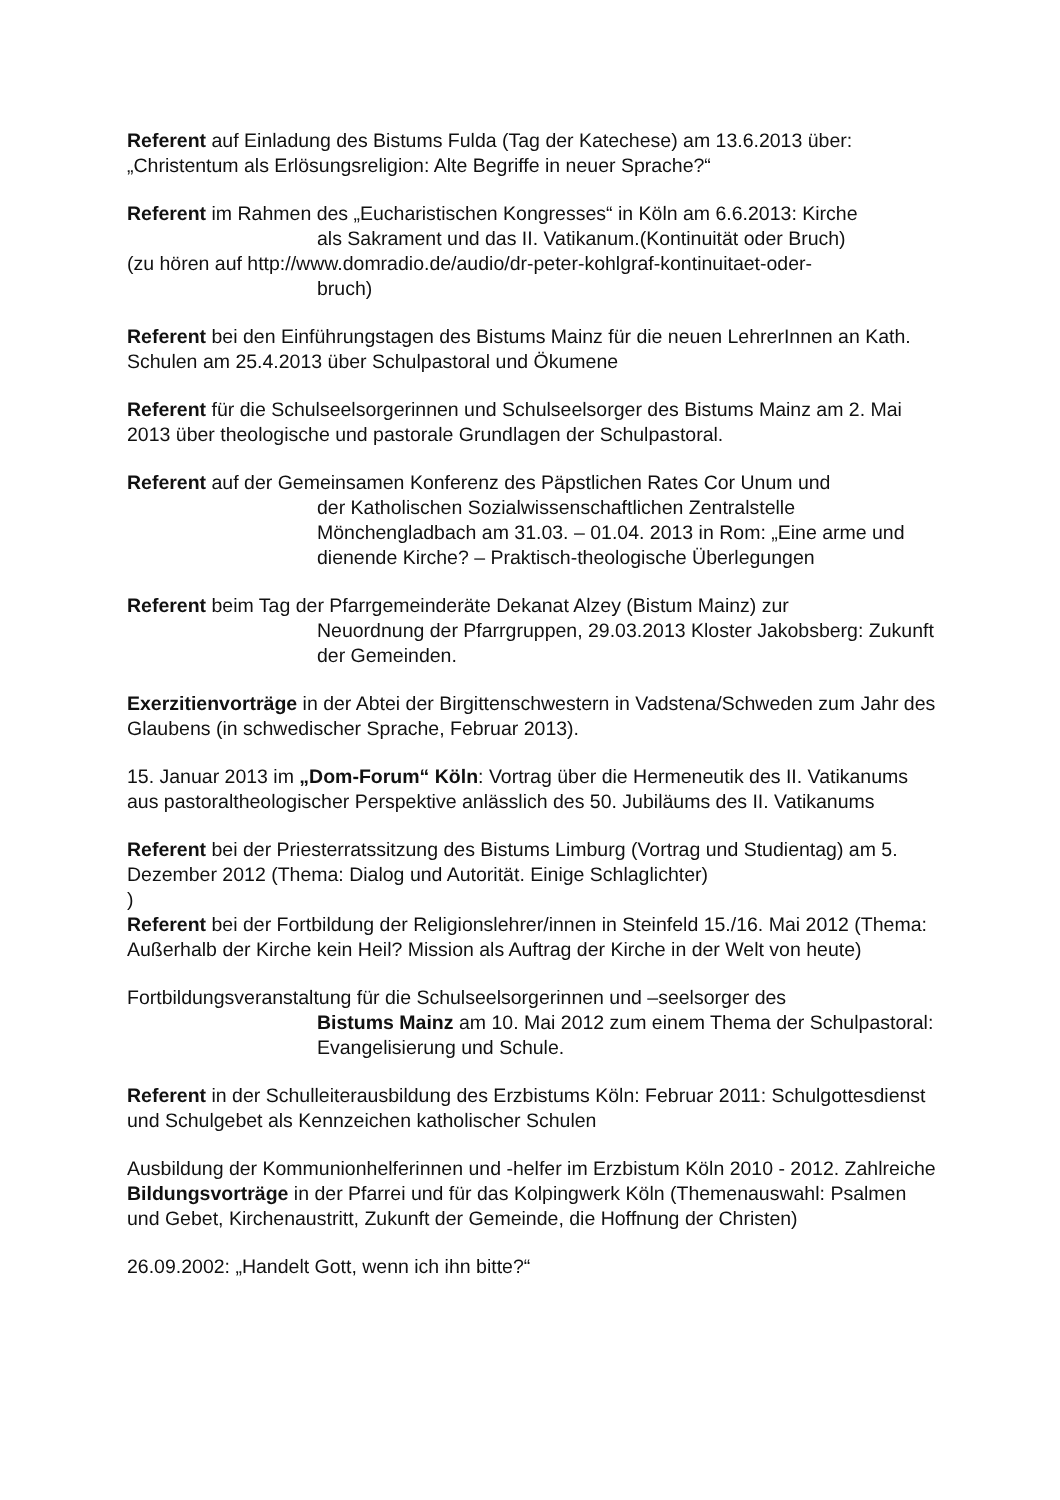Referent auf Einladung des Bistums Fulda (Tag der Katechese) am 13.6.2013 über: „Christentum als Erlösungsreligion: Alte Begriffe in neuer Sprache?“
Referent im Rahmen des „Eucharistischen Kongresses“ in Köln am 6.6.2013: Kirche
als Sakrament und das II. Vatikanum.(Kontinuität oder Bruch)
(zu hören auf http://www.domradio.de/audio/dr-peter-kohlgraf-kontinuitaet-oder-
bruch)
Referent bei den Einführungstagen des Bistums Mainz für die neuen LehrerInnen an Kath. Schulen am 25.4.2013 über Schulpastoral und Ökumene
Referent für die Schulseelsorgerinnen und Schulseelsorger des Bistums Mainz am 2. Mai 2013 über theologische und pastorale Grundlagen der Schulpastoral.
Referent auf der Gemeinsamen Konferenz des Päpstlichen Rates Cor Unum und
der Katholischen Sozialwissenschaftlichen Zentralstelle Mönchengladbach am 31.03. – 01.04. 2013 in Rom: „Eine arme und dienende Kirche? – Praktisch-theologische Überlegungen
Referent beim Tag der Pfarrgemeinderäte Dekanat Alzey (Bistum Mainz) zur
Neuordnung der Pfarrgruppen, 29.03.2013 Kloster Jakobsberg: Zukunft der Gemeinden.
Exerzitienvorträge in der Abtei der Birgittenschwestern in Vadstena/Schweden zum Jahr des Glaubens (in schwedischer Sprache, Februar 2013).
15. Januar 2013 im „Dom-Forum“ Köln: Vortrag über die Hermeneutik des II. Vatikanums aus pastoraltheologischer Perspektive anlässlich des 50. Jubiläums des II. Vatikanums
Referent bei der Priesterratssitzung des Bistums Limburg (Vortrag und Studientag) am 5. Dezember 2012 (Thema: Dialog und Autorität. Einige Schlaglichter)
)
Referent bei der Fortbildung der Religionslehrer/innen in Steinfeld 15./16. Mai 2012 (Thema: Außerhalb der Kirche kein Heil? Mission als Auftrag der Kirche in der Welt von heute)
Fortbildungsveranstaltung für die Schulseelsorgerinnen und –seelsorger des
Bistums Mainz am 10. Mai 2012 zum einem Thema der Schulpastoral: Evangelisierung und Schule.
Referent in der Schulleiterausbildung des Erzbistums Köln: Februar 2011: Schulgottesdienst und Schulgebet als Kennzeichen katholischer Schulen
Ausbildung der Kommunionhelferinnen und -helfer im Erzbistum Köln 2010 - 2012. Zahlreiche Bildungsvorträge in der Pfarrei und für das Kolpingwerk Köln (Themenauswahl: Psalmen und Gebet, Kirchenaustritt, Zukunft der Gemeinde, die Hoffnung der Christen)
26.09.2002: „Handelt Gott, wenn ich ihn bitte?“